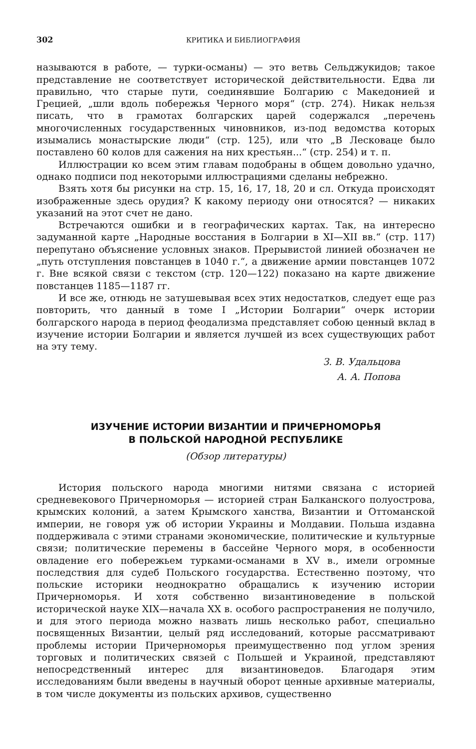302 КРИТИКА И БИБЛИОГРАФИЯ
называются в работе, — турки-османы) — это ветвь Сельджукидов; такое представление не соответствует исторической действительности. Едва ли правильно, что старые пути, соединявшие Болгарию с Македонией и Грецией, „шли вдоль побережья Черного моря“ (стр. 274). Никак нельзя писать, что в грамотах болгарских царей содержался „перечень многочисленных государственных чиновников, из-под ведомства которых изымались монастырские люди“ (стр. 125), или что „В Лесковаце было поставлено 60 колов для сажения на них крестьян...“ (стр. 254) и т. п.
Иллюстрации ко всем этим главам подобраны в общем довольно удачно, однако подписи под некоторыми иллюстрациями сделаны небрежно.
Взять хотя бы рисунки на стр. 15, 16, 17, 18, 20 и сл. Откуда происходят изображенные здесь орудия? К какому периоду они относятся? — никаких указаний на этот счет не дано.
Встречаются ошибки и в географических картах. Так, на интересно задуманной карте „Народные восстания в Болгарии в XI—XII вв.“ (стр. 117) перепутано объяснение условных знаков. Прерывистой линией обозначен не „путь отступления повстанцев в 1040 г.“, а движение армии повстанцев 1072 г. Вне всякой связи с текстом (стр. 120—122) показано на карте движение повстанцев 1185—1187 гг.
И все же, отнюдь не затушевывая всех этих недостатков, следует еще раз повторить, что данный в томе I „Истории Болгарии“ очерк истории болгарского народа в период феодализма представляет собою ценный вклад в изучение истории Болгарии и является лучшей из всех существующих работ на эту тему.
З. В. Удальцова
А. А. Попова
ИЗУЧЕНИЕ ИСТОРИИ ВИЗАНТИИ И ПРИЧЕРНОМОРЬЯ
В ПОЛЬСКОЙ НАРОДНОЙ РЕСПУБЛИКЕ
(Обзор литературы)
История польского народа многими нитями связана с историей средневекового Причерноморья — историей стран Балканского полуострова, крымских колоний, а затем Крымского ханства, Византии и Оттоманской империи, не говоря уж об истории Украины и Молдавии. Польша издавна поддерживала с этими странами экономические, политические и культурные связи; политические перемены в бассейне Черного моря, в особенности овладение его побережьем турками-османами в XV в., имели огромные последствия для судеб Польского государства. Естественно поэтому, что польские историки неоднократно обращались к изучению истории Причерноморья. И хотя собственно византиноведение в польской исторической науке XIX—начала XX в. особого распространения не получило, и для этого периода можно назвать лишь несколько работ, специально посвященных Византии, целый ряд исследований, которые рассматривают проблемы истории Причерноморья преимущественно под углом зрения торговых и политических связей с Польшей и Украиной, представляют непосредственный интерес для византиноведов. Благодаря этим исследованиям были введены в научный оборот ценные архивные материалы, в том числе документы из польских архивов, существенно